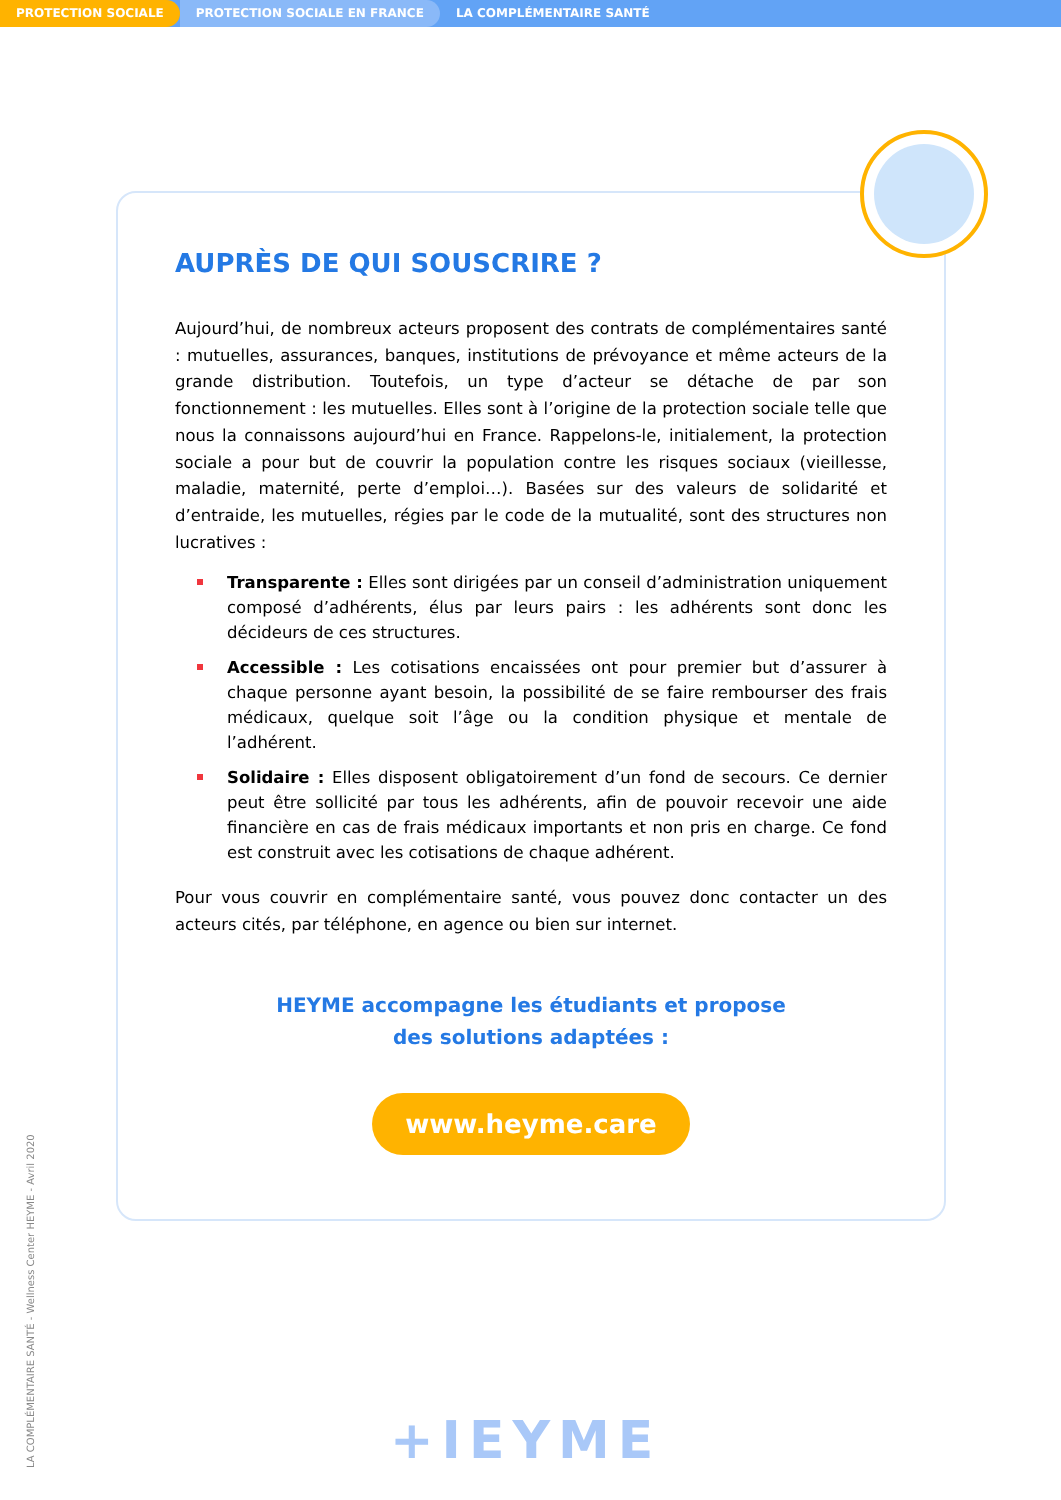PROTECTION SOCIALE PROTECTION SOCIALE EN FRANCE LA COMPLÉMENTAIRE SANTÉ
AUPRÈS DE QUI SOUSCRIRE ?
Aujourd’hui, de nombreux acteurs proposent des contrats de complémentaires santé : mutuelles, assurances, banques, institutions de prévoyance et même acteurs de la grande distribution. Toutefois, un type d’acteur se détache de par son fonctionnement : les mutuelles. Elles sont à l’origine de la protection sociale telle que nous la connaissons aujourd’hui en France. Rappelons-le, initialement, la protection sociale a pour but de couvrir la population contre les risques sociaux (vieillesse, maladie, maternité, perte d’emploi…). Basées sur des valeurs de solidarité et d’entraide, les mutuelles, régies par le code de la mutualité, sont des structures non lucratives :
Transparente : Elles sont dirigées par un conseil d’administration uniquement composé d’adhérents, élus par leurs pairs : les adhérents sont donc les décideurs de ces structures.
Accessible : Les cotisations encaissées ont pour premier but d’assurer à chaque personne ayant besoin, la possibilité de se faire rembourser des frais médicaux, quelque soit l’âge ou la condition physique et mentale de l’adhérent.
Solidaire : Elles disposent obligatoirement d’un fond de secours. Ce dernier peut être sollicité par tous les adhérents, afin de pouvoir recevoir une aide financière en cas de frais médicaux importants et non pris en charge. Ce fond est construit avec les cotisations de chaque adhérent.
Pour vous couvrir en complémentaire santé, vous pouvez donc contacter un des acteurs cités, par téléphone, en agence ou bien sur internet.
HEYME accompagne les étudiants et propose
des solutions adaptées :
www.heyme.care
LA COMPLÉMENTAIRE SANTÉ - Wellness Center HEYME - Avril 2020
+IEYME